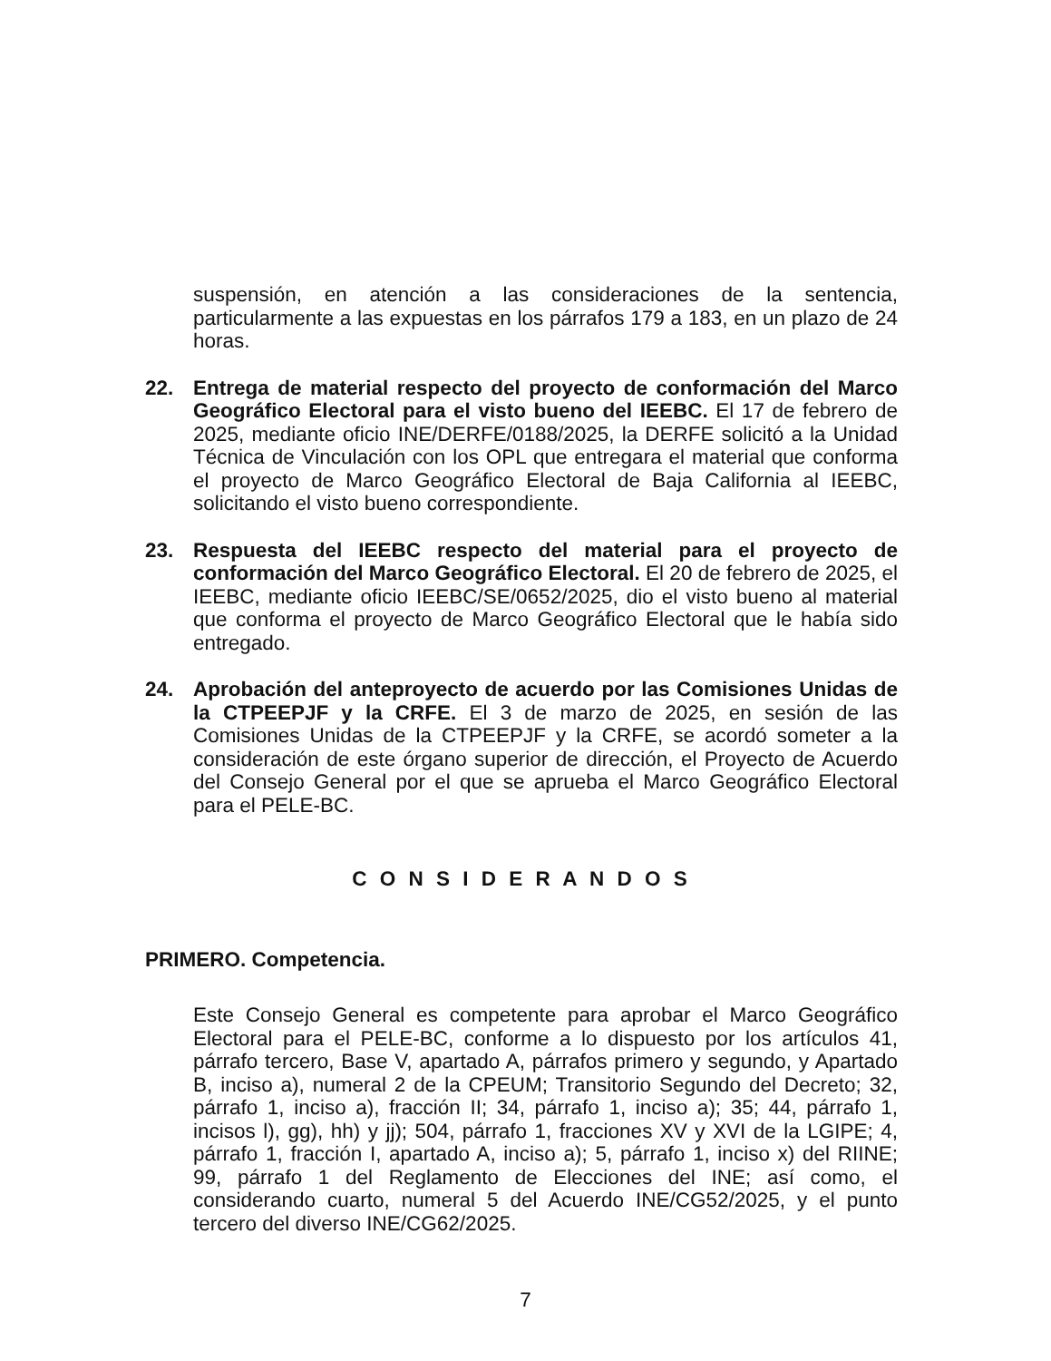suspensión, en atención a las consideraciones de la sentencia, particularmente a las expuestas en los párrafos 179 a 183, en un plazo de 24 horas.
22. Entrega de material respecto del proyecto de conformación del Marco Geográfico Electoral para el visto bueno del IEEBC. El 17 de febrero de 2025, mediante oficio INE/DERFE/0188/2025, la DERFE solicitó a la Unidad Técnica de Vinculación con los OPL que entregara el material que conforma el proyecto de Marco Geográfico Electoral de Baja California al IEEBC, solicitando el visto bueno correspondiente.
23. Respuesta del IEEBC respecto del material para el proyecto de conformación del Marco Geográfico Electoral. El 20 de febrero de 2025, el IEEBC, mediante oficio IEEBC/SE/0652/2025, dio el visto bueno al material que conforma el proyecto de Marco Geográfico Electoral que le había sido entregado.
24. Aprobación del anteproyecto de acuerdo por las Comisiones Unidas de la CTPEEPJF y la CRFE. El 3 de marzo de 2025, en sesión de las Comisiones Unidas de la CTPEEPJF y la CRFE, se acordó someter a la consideración de este órgano superior de dirección, el Proyecto de Acuerdo del Consejo General por el que se aprueba el Marco Geográfico Electoral para el PELE-BC.
C O N S I D E R A N D O S
PRIMERO. Competencia.
Este Consejo General es competente para aprobar el Marco Geográfico Electoral para el PELE-BC, conforme a lo dispuesto por los artículos 41, párrafo tercero, Base V, apartado A, párrafos primero y segundo, y Apartado B, inciso a), numeral 2 de la CPEUM; Transitorio Segundo del Decreto; 32, párrafo 1, inciso a), fracción II; 34, párrafo 1, inciso a); 35; 44, párrafo 1, incisos l), gg), hh) y jj); 504, párrafo 1, fracciones XV y XVI de la LGIPE; 4, párrafo 1, fracción I, apartado A, inciso a); 5, párrafo 1, inciso x) del RIINE; 99, párrafo 1 del Reglamento de Elecciones del INE; así como, el considerando cuarto, numeral 5 del Acuerdo INE/CG52/2025, y el punto tercero del diverso INE/CG62/2025.
7